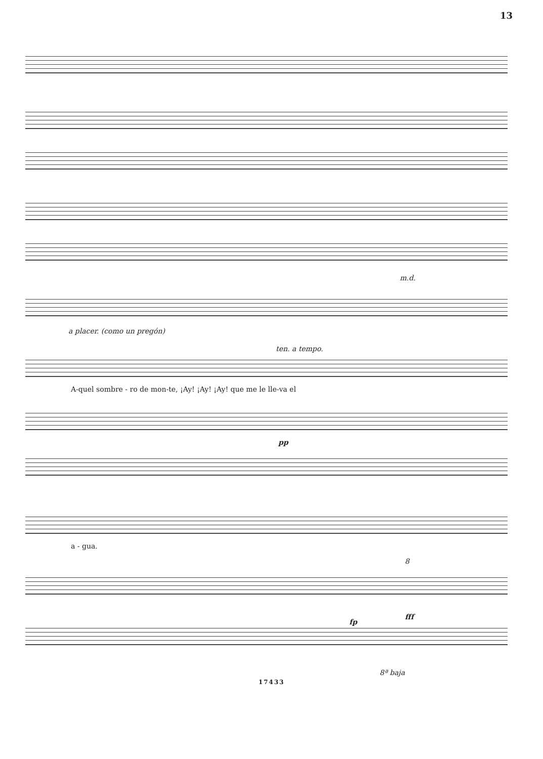13
m.d.
a placer. (como un pregón)
ten. a tempo.
A-quel sombre - ro de mon-te, ¡Ay! ¡Ay! ¡Ay! que me le lle-va el
pp
a - gua.
8
fp
fff
8ª baja
17433